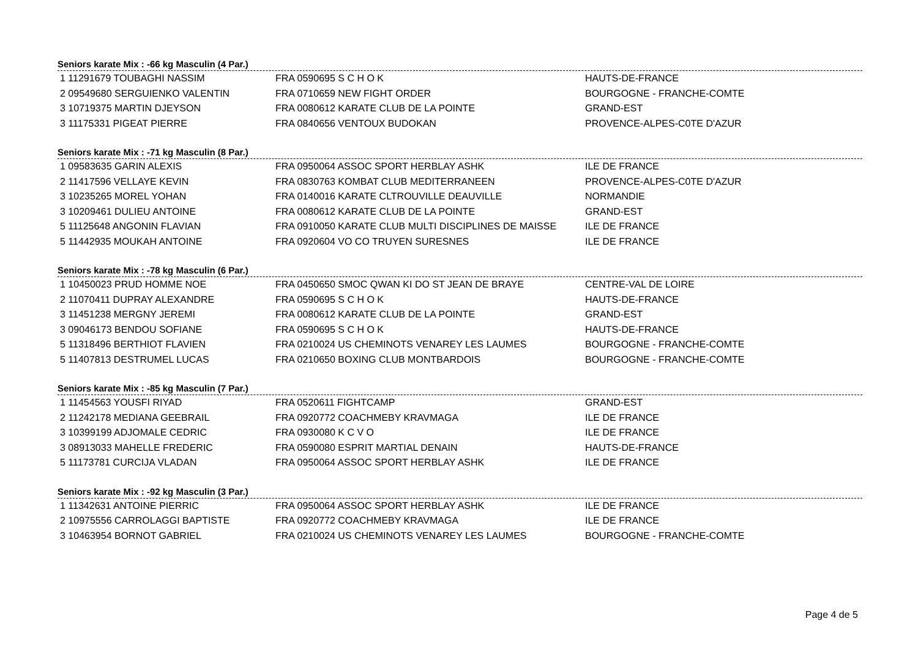Seniors karate Mix : -66 kg Masculin (4 Par.)
| 1 11291679 TOUBAGHI NASSIM | FRA 0590695 S C H O K | HAUTS-DE-FRANCE |
| 2 09549680 SERGUIENKO VALENTIN | FRA 0710659 NEW FIGHT ORDER | BOURGOGNE - FRANCHE-COMTE |
| 3 10719375 MARTIN DJEYSON | FRA 0080612 KARATE CLUB DE LA POINTE | GRAND-EST |
| 3 11175331 PIGEAT PIERRE | FRA 0840656 VENTOUX BUDOKAN | PROVENCE-ALPES-C0TE D'AZUR |
Seniors karate Mix : -71 kg Masculin (8 Par.)
| 1 09583635 GARIN ALEXIS | FRA 0950064 ASSOC SPORT HERBLAY ASHK | ILE DE FRANCE |
| 2 11417596 VELLAYE KEVIN | FRA 0830763 KOMBAT CLUB MEDITERRANEEN | PROVENCE-ALPES-C0TE D'AZUR |
| 3 10235265 MOREL YOHAN | FRA 0140016 KARATE CLTROUVILLE DEAUVILLE | NORMANDIE |
| 3 10209461 DULIEU ANTOINE | FRA 0080612 KARATE CLUB DE LA POINTE | GRAND-EST |
| 5 11125648 ANGONIN FLAVIAN | FRA 0910050 KARATE CLUB MULTI DISCIPLINES DE MAISSE | ILE DE FRANCE |
| 5 11442935 MOUKAH ANTOINE | FRA 0920604 VO CO TRUYEN SURESNES | ILE DE FRANCE |
Seniors karate Mix : -78 kg Masculin (6 Par.)
| 1 10450023 PRUD HOMME NOE | FRA 0450650 SMOC QWAN KI DO ST JEAN DE BRAYE | CENTRE-VAL DE LOIRE |
| 2 11070411 DUPRAY ALEXANDRE | FRA 0590695 S C H O K | HAUTS-DE-FRANCE |
| 3 11451238 MERGNY JEREMI | FRA 0080612 KARATE CLUB DE LA POINTE | GRAND-EST |
| 3 09046173 BENDOU SOFIANE | FRA 0590695 S C H O K | HAUTS-DE-FRANCE |
| 5 11318496 BERTHIOT FLAVIEN | FRA 0210024 US CHEMINOTS VENAREY LES LAUMES | BOURGOGNE - FRANCHE-COMTE |
| 5 11407813 DESTRUMEL LUCAS | FRA 0210650 BOXING CLUB MONTBARDOIS | BOURGOGNE - FRANCHE-COMTE |
Seniors karate Mix : -85 kg Masculin (7 Par.)
| 1 11454563 YOUSFI RIYAD | FRA 0520611 FIGHTCAMP | GRAND-EST |
| 2 11242178 MEDIANA GEEBRAIL | FRA 0920772 COACHMEBY KRAVMAGA | ILE DE FRANCE |
| 3 10399199 ADJOMALE CEDRIC | FRA 0930080 K C V O | ILE DE FRANCE |
| 3 08913033 MAHELLE FREDERIC | FRA 0590080 ESPRIT MARTIAL DENAIN | HAUTS-DE-FRANCE |
| 5 11173781 CURCIJA VLADAN | FRA 0950064 ASSOC SPORT HERBLAY ASHK | ILE DE FRANCE |
Seniors karate Mix : -92 kg Masculin (3 Par.)
| 1 11342631 ANTOINE PIERRIC | FRA 0950064 ASSOC SPORT HERBLAY ASHK | ILE DE FRANCE |
| 2 10975556 CARROLAGGI BAPTISTE | FRA 0920772 COACHMEBY KRAVMAGA | ILE DE FRANCE |
| 3 10463954 BORNOT GABRIEL | FRA 0210024 US CHEMINOTS VENAREY LES LAUMES | BOURGOGNE - FRANCHE-COMTE |
Page 4 de 5